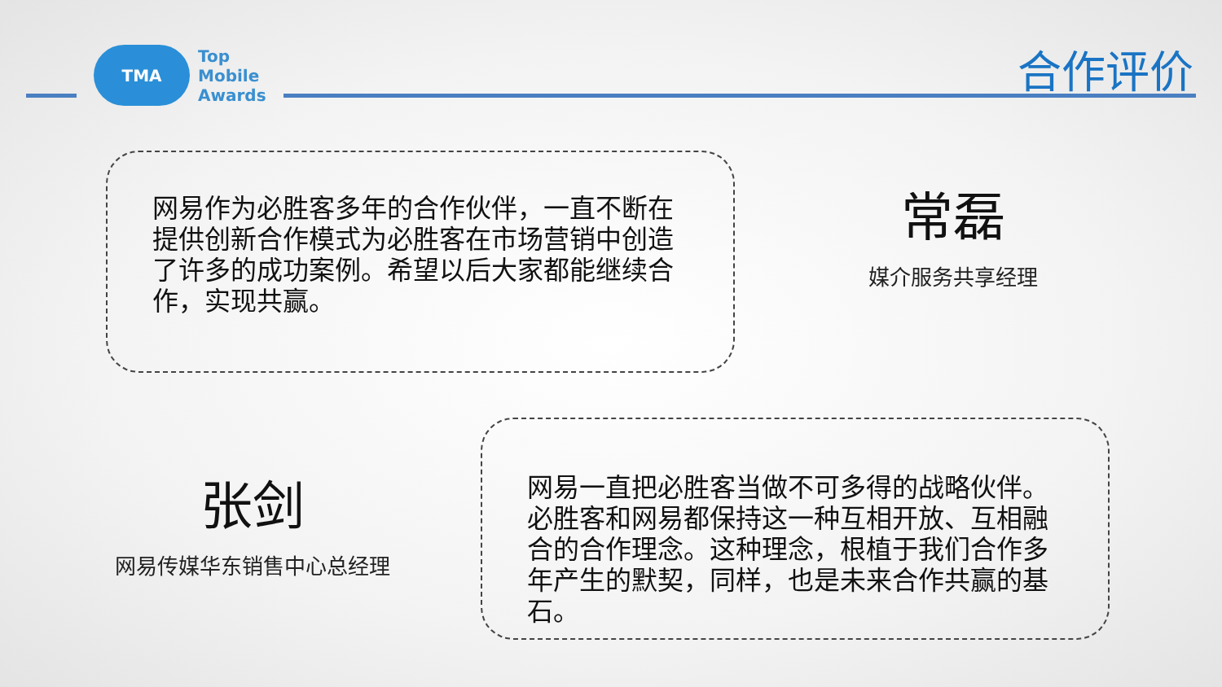TMA
Top
Mobile
Awards
合作评价
网易作为必胜客多年的合作伙伴，一直不断在提供创新合作模式为必胜客在市场营销中创造了许多的成功案例。希望以后大家都能继续合作，实现共赢。
常磊
媒介服务共享经理
张剑
网易传媒华东销售中心总经理
网易一直把必胜客当做不可多得的战略伙伴。必胜客和网易都保持这一种互相开放、互相融合的合作理念。这种理念，根植于我们合作多年产生的默契，同样，也是未来合作共赢的基石。